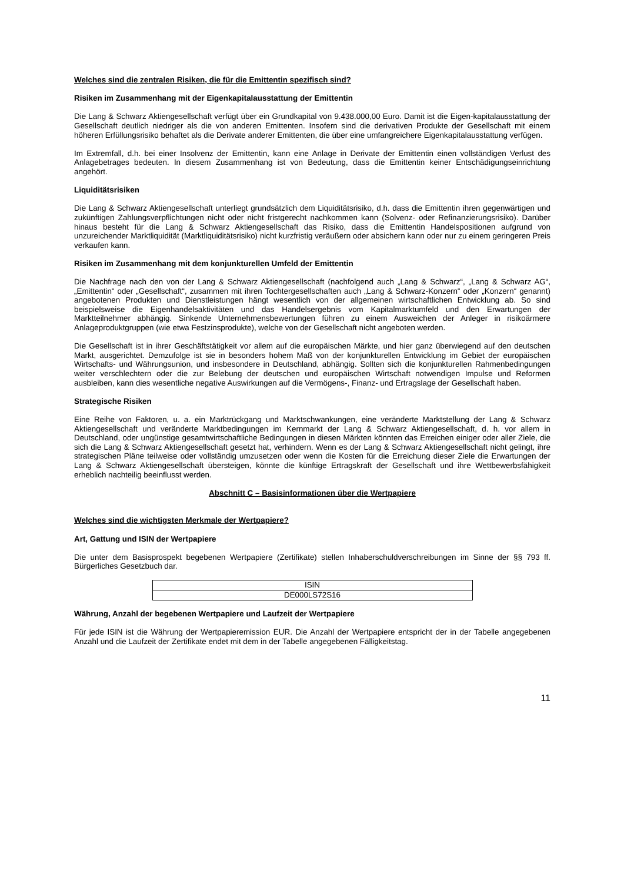Welches sind die zentralen Risiken, die für die Emittentin spezifisch sind?
Risiken im Zusammenhang mit der Eigenkapitalausstattung der Emittentin
Die Lang & Schwarz Aktiengesellschaft verfügt über ein Grundkapital von 9.438.000,00 Euro. Damit ist die Eigen-kapitalausstattung der Gesellschaft deutlich niedriger als die von anderen Emittenten. Insofern sind die derivativen Produkte der Gesellschaft mit einem höheren Erfüllungsrisiko behaftet als die Derivate anderer Emittenten, die über eine umfangreichere Eigenkapitalausstattung verfügen.
Im Extremfall, d.h. bei einer Insolvenz der Emittentin, kann eine Anlage in Derivate der Emittentin einen vollständigen Verlust des Anlagebetrages bedeuten. In diesem Zusammenhang ist von Bedeutung, dass die Emittentin keiner Entschädigungseinrichtung angehört.
Liquiditätsrisiken
Die Lang & Schwarz Aktiengesellschaft unterliegt grundsätzlich dem Liquiditätsrisiko, d.h. dass die Emittentin ihren gegenwärtigen und zukünftigen Zahlungsverpflichtungen nicht oder nicht fristgerecht nachkommen kann (Solvenz- oder Refinanzierungsrisiko). Darüber hinaus besteht für die Lang & Schwarz Aktiengesellschaft das Risiko, dass die Emittentin Handelspositionen aufgrund von unzureichender Marktliquidität (Marktliquiditätsrisiko) nicht kurzfristig veräußern oder absichern kann oder nur zu einem geringeren Preis verkaufen kann.
Risiken im Zusammenhang mit dem konjunkturellen Umfeld der Emittentin
Die Nachfrage nach den von der Lang & Schwarz Aktiengesellschaft (nachfolgend auch „Lang & Schwarz“, „Lang & Schwarz AG“, „Emittentin“ oder „Gesellschaft“, zusammen mit ihren Tochtergesellschaften auch „Lang & Schwarz-Konzern“ oder „Konzern“ genannt) angebotenen Produkten und Dienstleistungen hängt wesentlich von der allgemeinen wirtschaftlichen Entwicklung ab. So sind beispielsweise die Eigenhandelsaktivitäten und das Handelsergebnis vom Kapitalmarktumfeld und den Erwartungen der Marktteilnehmer abhängig. Sinkende Unternehmensbewertungen führen zu einem Ausweichen der Anleger in risikoärmere Anlageproduktgruppen (wie etwa Festzinsprodukte), welche von der Gesellschaft nicht angeboten werden.
Die Gesellschaft ist in ihrer Geschäftstätigkeit vor allem auf die europäischen Märkte, und hier ganz überwiegend auf den deutschen Markt, ausgerichtet. Demzufolge ist sie in besonders hohem Maß von der konjunkturellen Entwicklung im Gebiet der europäischen Wirtschafts- und Währungsunion, und insbesondere in Deutschland, abhängig. Sollten sich die konjunkturellen Rahmenbedingungen weiter verschlechtern oder die zur Belebung der deutschen und europäischen Wirtschaft notwendigen Impulse und Reformen ausbleiben, kann dies wesentliche negative Auswirkungen auf die Vermögens-, Finanz- und Ertragslage der Gesellschaft haben.
Strategische Risiken
Eine Reihe von Faktoren, u. a. ein Marktrückgang und Marktschwankungen, eine veränderte Marktstellung der Lang & Schwarz Aktiengesellschaft und veränderte Marktbedingungen im Kernmarkt der Lang & Schwarz Aktiengesellschaft, d. h. vor allem in Deutschland, oder ungünstige gesamtwirtschaftliche Bedingungen in diesen Märkten könnten das Erreichen einiger oder aller Ziele, die sich die Lang & Schwarz Aktiengesellschaft gesetzt hat, verhindern. Wenn es der Lang & Schwarz Aktiengesellschaft nicht gelingt, ihre strategischen Pläne teilweise oder vollständig umzusetzen oder wenn die Kosten für die Erreichung dieser Ziele die Erwartungen der Lang & Schwarz Aktiengesellschaft übersteigen, könnte die künftige Ertragskraft der Gesellschaft und ihre Wettbewerbsfähigkeit erheblich nachteilig beeinflusst werden.
Abschnitt C – Basisinformationen über die Wertpapiere
Welches sind die wichtigsten Merkmale der Wertpapiere?
Art, Gattung und ISIN der Wertpapiere
Die unter dem Basisprospekt begebenen Wertpapiere (Zertifikate) stellen Inhaberschuldverschreibungen im Sinne der §§ 793 ff. Bürgerliches Gesetzbuch dar.
| ISIN |
| --- |
| DE000LS72S16 |
Währung, Anzahl der begebenen Wertpapiere und Laufzeit der Wertpapiere
Für jede ISIN ist die Währung der Wertpapieremission EUR. Die Anzahl der Wertpapiere entspricht der in der Tabelle angegebenen Anzahl und die Laufzeit der Zertifikate endet mit dem in der Tabelle angegebenen Fälligkeitstag.
11